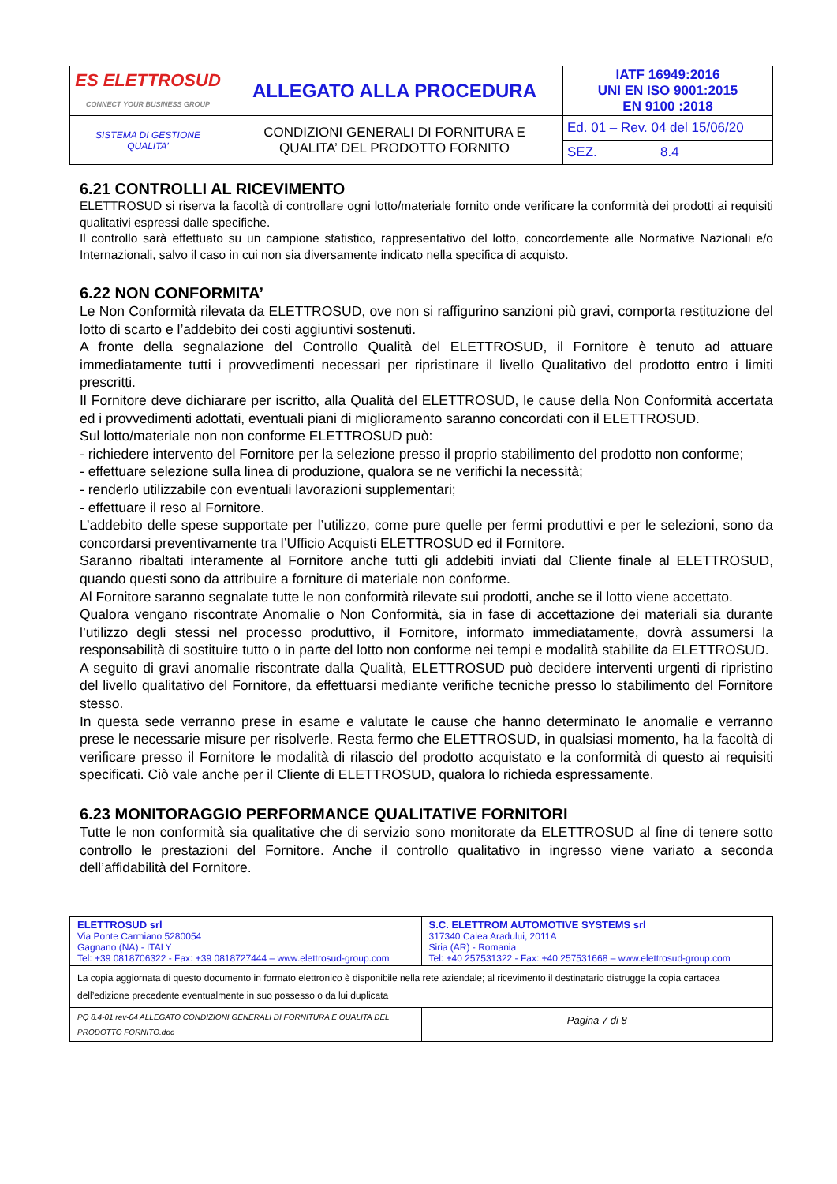| ES ELETTROSUD CONNECT YOUR BUSINESS GROUP | ALLEGATO ALLA PROCEDURA | IATF 16949:2016 UNI EN ISO 9001:2015 EN 9100 :2018 |
| SISTEMA DI GESTIONE QUALITA’ | CONDIZIONI GENERALI DI FORNITURA E QUALITA’ DEL PRODOTTO FORNITO | Ed. 01 – Rev. 04 del 15/06/20 |
| | | SEZ. 8.4 |
6.21 CONTROLLI AL RICEVIMENTO
ELETTROSUD si riserva la facoltà di controllare ogni lotto/materiale fornito onde verificare la conformità dei prodotti ai requisiti qualitativi espressi dalle specifiche.
Il controllo sarà effettuato su un campione statistico, rappresentativo del lotto, concordemente alle Normative Nazionali e/o Internazionali, salvo il caso in cui non sia diversamente indicato nella specifica di acquisto.
6.22 NON CONFORMITA’
Le Non Conformità rilevata da ELETTROSUD, ove non si raffigurino sanzioni più gravi, comporta restituzione del lotto di scarto e l’addebito dei costi aggiuntivi sostenuti.
A fronte della segnalazione del Controllo Qualità del ELETTROSUD, il Fornitore è tenuto ad attuare immediatamente tutti i provvedimenti necessari per ripristinare il livello Qualitativo del prodotto entro i limiti prescritti.
Il Fornitore deve dichiarare per iscritto, alla Qualità del ELETTROSUD, le cause della Non Conformità accertata ed i provvedimenti adottati, eventuali piani di miglioramento saranno concordati con il ELETTROSUD.
Sul lotto/materiale non non conforme ELETTROSUD può:
- richiedere intervento del Fornitore per la selezione presso il proprio stabilimento del prodotto non conforme;
- effettuare selezione sulla linea di produzione, qualora se ne verifichi la necessità;
- renderlo utilizzabile con eventuali lavorazioni supplementari;
- effettuare il reso al Fornitore.
L’addebito delle spese supportate per l’utilizzo, come pure quelle per fermi produttivi e per le selezioni, sono da concordarsi preventivamente tra l’Ufficio Acquisti ELETTROSUD ed il Fornitore.
Saranno ribaltati interamente al Fornitore anche tutti gli addebiti inviati dal Cliente finale al ELETTROSUD, quando questi sono da attribuire a forniture di materiale non conforme.
Al Fornitore saranno segnalate tutte le non conformità rilevate sui prodotti, anche se il lotto viene accettato.
Qualora vengano riscontrate Anomalie o Non Conformità, sia in fase di accettazione dei materiali sia durante l’utilizzo degli stessi nel processo produttivo, il Fornitore, informato immediatamente, dovrà assumersi la responsabilità di sostituire tutto o in parte del lotto non conforme nei tempi e modalità stabilite da ELETTROSUD.
A seguito di gravi anomalie riscontrate dalla Qualità, ELETTROSUD può decidere interventi urgenti di ripristino del livello qualitativo del Fornitore, da effettuarsi mediante verifiche tecniche presso lo stabilimento del Fornitore stesso.
In questa sede verranno prese in esame e valutate le cause che hanno determinato le anomalie e verranno prese le necessarie misure per risolverle. Resta fermo che ELETTROSUD, in qualsiasi momento, ha la facoltà di verificare presso il Fornitore le modalità di rilascio del prodotto acquistato e la conformità di questo ai requisiti specificati. Ciò vale anche per il Cliente di ELETTROSUD, qualora lo richieda espressamente.
6.23 MONITORAGGIO PERFORMANCE QUALITATIVE FORNITORI
Tutte le non conformità sia qualitative che di servizio sono monitorate da ELETTROSUD al fine di tenere sotto controllo le prestazioni del Fornitore. Anche il controllo qualitativo in ingresso viene variato a seconda dell’affidabilità del Fornitore.
| ELETTROSUD srl Via Ponte Carmiano 5280054 Gagnano (NA) - ITALY Tel: +39 0818706322 - Fax: +39 0818727444 – www.elettrosud-group.com | S.C. ELETTROM AUTOMOTIVE SYSTEMS srl 317340 Calea Aradului, 2011A Siria (AR) - Romania Tel: +40 257531322 - Fax: +40 257531668 – www.elettrosud-group.com |
| La copia aggiornata di questo documento in formato elettronico è disponibile nella rete aziendale; al ricevimento il destinatario distrugge la copia cartacea dell’edizione precedente eventualmente in suo possesso o da lui duplicata | |
| PQ 8.4-01 rev-04 ALLEGATO CONDIZIONI GENERALI DI FORNITURA E QUALITA DEL PRODOTTO FORNITO.doc | Pagina 7 di 8 |